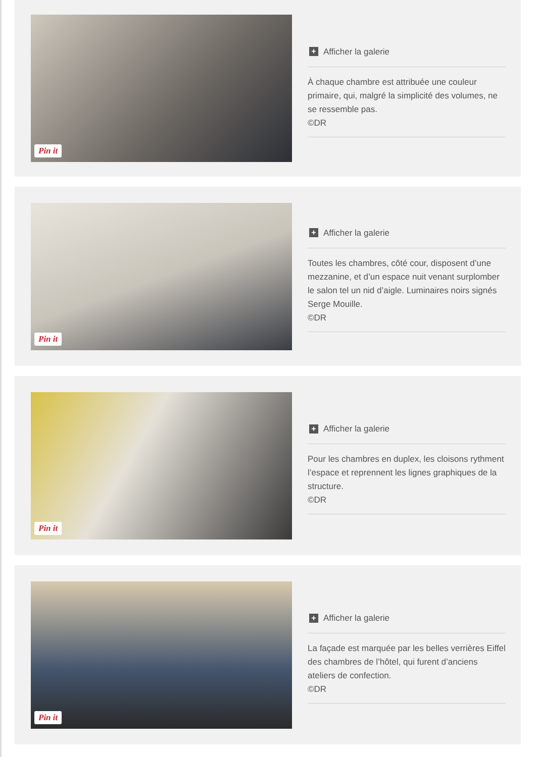Pin it
+ Afficher la galerie
À chaque chambre est attribuée une couleur primaire, qui, malgré la simplicité des volumes, ne se ressemble pas.
©DR
Pin it
+ Afficher la galerie
Toutes les chambres, côté cour, disposent d’une mezzanine, et d’un espace nuit venant surplomber le salon tel un nid d’aigle. Luminaires noirs signés Serge Mouille.
©DR
Pin it
+ Afficher la galerie
Pour les chambres en duplex, les cloisons rythment l’espace et reprennent les lignes graphiques de la structure.
©DR
Pin it
+ Afficher la galerie
La façade est marquée par les belles verrières Eiffel des chambres de l’hôtel, qui furent d’anciens ateliers de confection.
©DR